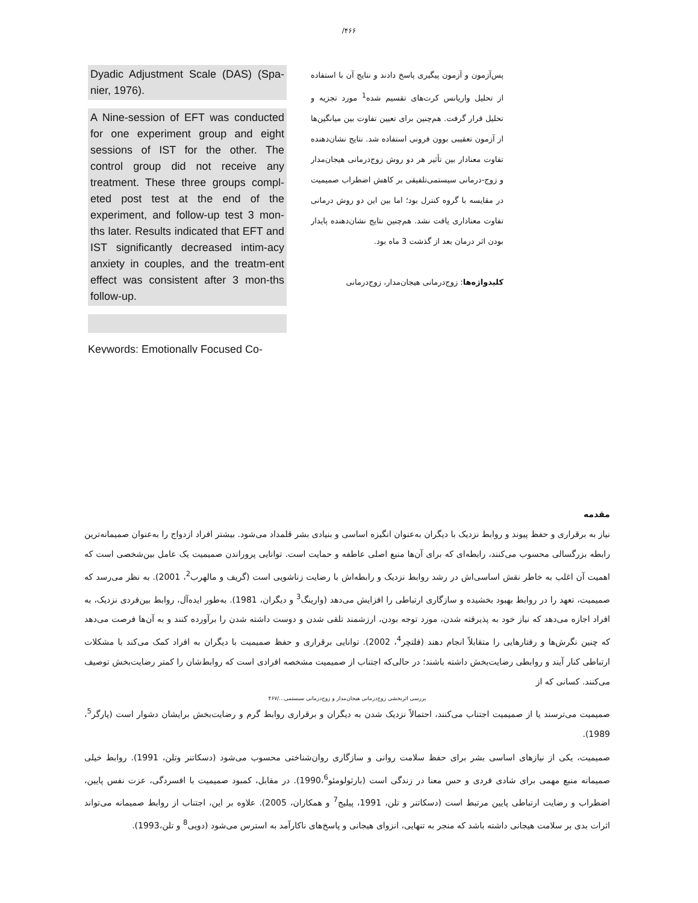/۴۶۶
Dyadic Adjustment Scale (DAS) (Spa-nier, 1976).
A Nine-session of EFT was conducted for one experiment group and eight sessions of IST for the other. The control group did not receive any treatment. These three groups compl-eted post test at the end of the experiment, and follow-up test 3 mon-ths later. Results indicated that EFT and IST significantly decreased intim-acy anxiety in couples, and the treatm-ent effect was consistent after 3 mon-ths follow-up.
Keywords: Emotionally Focused Co-
پس‌آزمون و آزمون پیگیری پاسخ دادند و نتایج آن با استفاده از تحلیل واریانس کرت‌های تقسیم شده<sup>1</sup> مورد تجزیه و تحلیل قرار گرفت. هم‌چنین برای تعیین تفاوت بین میانگین‌ها از آزمون تعقیبی بوون فرونی استفاده شد. نتایج نشان‌دهنده تفاوت معنادار بین تأثیر هر دو روش زوج‌درمانی هیجان‌مدار و زوج-درمانی سیستمی‌تلفیقی بر کاهش اضطراب صمیمیت در مقایسه با گروه کنترل بود؛ اما بین این دو روش درمانی تفاوت معناداری یافت نشد. هم‌چنین نتایج نشان‌دهنده پایدار بودن اثر درمان بعد از گذشت 3 ماه بود.
کلیدواژه‌ها: زوج‌درمانی هیجان‌مدار، زوج‌درمانی
مقدمه
نیاز به برقراری و حفظ پیوند و روابط نزدیک با دیگران به‌عنوان انگیزه اساسی و بنیادی بشر قلمداد می‌شود. بیشتر افراد ازدواج را به‌عنوان صمیمانه‌ترین رابطه بزرگسالی محسوب می‌کنند، رابطه‌ای که برای آن‌ها منبع اصلی عاطفه و حمایت است. توانایی پروراندن صمیمیت یک عامل بین‌شخصی است که اهمیت آن اغلب به خاطر نقش اساسی‌اش در رشد روابط نزدیک و رابطه‌اش با رضایت زناشویی است (گریف و مالهرب<sup>2</sup>، 2001). به نظر می‌رسد که صمیمیت، تعهد را در روابط بهبود بخشیده و سازگاری ارتباطی را افزایش می‌دهد (وارینگ<sup>3</sup> و دیگران، 1981). به‌طور ایده‌آل، روابط بین‌فردی نزدیک، به افراد اجازه می‌دهد که نیاز خود به پذیرفته شدن، مورد توجه بودن، ارزشمند تلقی شدن و دوست داشته شدن را برآورده کنند و به آن‌ها فرصت می‌دهد که چنین نگرش‌ها و رفتارهایی را متقابلاً انجام دهند (فلتچر<sup>4</sup>، 2002). توانایی برقراری و حفظ صمیمیت با دیگران به افراد کمک می‌کند با مشکلات ارتباطی کنار آیند و روابطی رضایت‌بخش داشته باشند؛ در حالی‌که اجتناب از صمیمیت مشخصه افرادی است که روابط‌شان را کمتر رضایت‌بخش توصیف می‌کنند. کسانی که از
بررسی اثربخشی زوج‌درمانی هیجان‌مدار و زوج‌درمانی سیستمی.../۴۶۷
صمیمیت می‌ترسند یا از صمیمیت اجتناب می‌کنند، احتمالاً نزدیک شدن به دیگران و برقراری روابط گرم و رضایت‌بخش برایشان دشوار است (پارگر<sup>5</sup>، 1989).
صمیمیت، یکی از نیازهای اساسی بشر برای حفظ سلامت روانی و سازگاری روان‌شناختی محسوب می‌شود (دسکاتنر وتلن، 1991). روابط خیلی صمیمانه منبع مهمی برای شادی فردی و حس معنا در زندگی است (بارثولومئو1990،<sup>6</sup>). در مقابل، کمبود صمیمیت با افسردگی، عزت نفس پایین، اضطراب و رضایت ارتباطی پایین مرتبط است (دسکاتنر و تلن، 1991، پیلیج<sup>7</sup> و همکاران، 2005). علاوه بر این، اجتناب از روابط صمیمانه می‌تواند اثرات بدی بر سلامت هیجانی داشته باشد که منجر به تنهایی، انزوای هیجانی و پاسخ‌های ناکارآمد به استرس می‌شود (دویی<sup>8</sup> و تلن،1993).